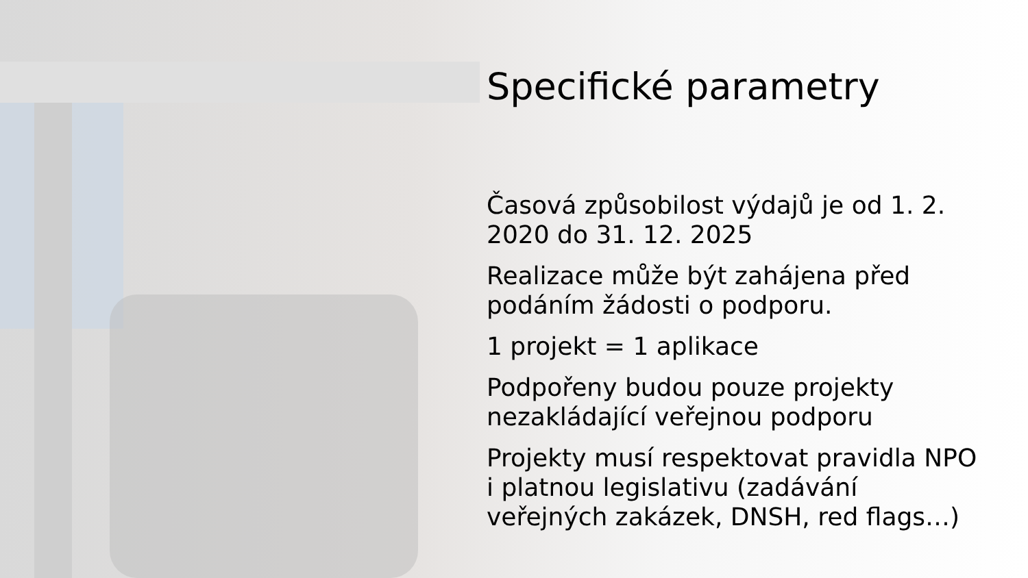Specifické parametry
Časová způsobilost výdajů je od 1. 2. 2020 do 31. 12. 2025
Realizace může být zahájena před podáním žádosti o podporu.
1 projekt = 1 aplikace
Podpořeny budou pouze projekty nezakládající veřejnou podporu
Projekty musí respektovat pravidla NPO i platnou legislativu (zadávání veřejných zakázek, DNSH, red flags…)